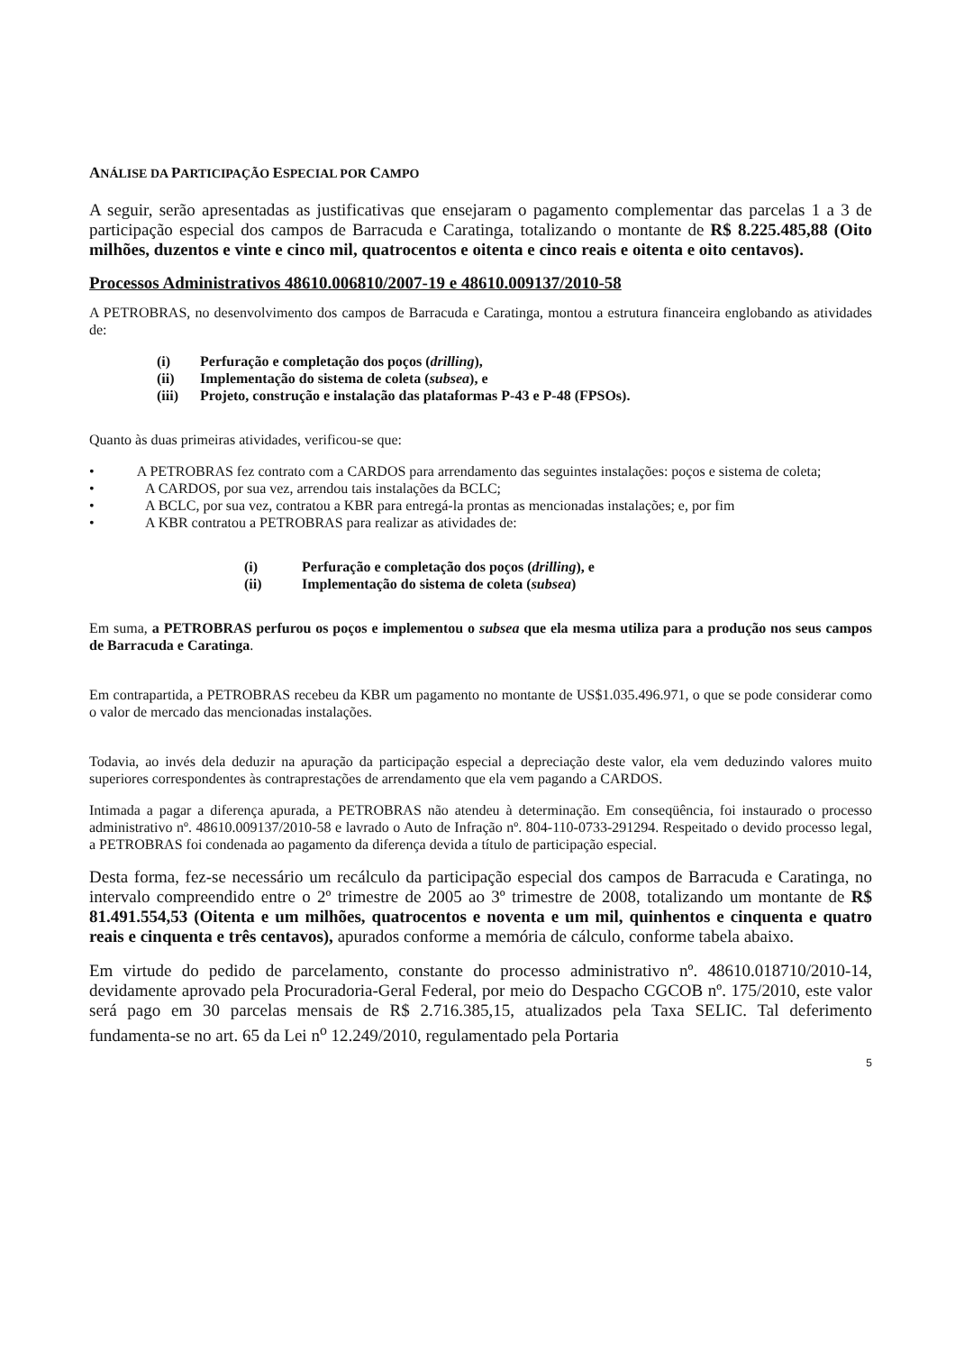ANÁLISE DA PARTICIPAÇÃO ESPECIAL POR CAMPO
A seguir, serão apresentadas as justificativas que ensejaram o pagamento complementar das parcelas 1 a 3 de participação especial dos campos de Barracuda e Caratinga, totalizando o montante de R$ 8.225.485,88 (Oito milhões, duzentos e vinte e cinco mil, quatrocentos e oitenta e cinco reais e oitenta e oito centavos).
Processos Administrativos 48610.006810/2007-19 e 48610.009137/2010-58
A PETROBRAS, no desenvolvimento dos campos de Barracuda e Caratinga, montou a estrutura financeira englobando as atividades de:
(i) Perfuração e completação dos poços (drilling),
(ii) Implementação do sistema de coleta (subsea), e
(iii) Projeto, construção e instalação das plataformas P-43 e P-48 (FPSOs).
Quanto às duas primeiras atividades, verificou-se que:
• A PETROBRAS fez contrato com a CARDOS para arrendamento das seguintes instalações: poços e sistema de coleta;
• A CARDOS, por sua vez, arrendou tais instalações da BCLC;
• A BCLC, por sua vez, contratou a KBR para entregá-la prontas as mencionadas instalações; e, por fim
• A KBR contratou a PETROBRAS para realizar as atividades de:
(i) Perfuração e completação dos poços (drilling), e
(ii) Implementação do sistema de coleta (subsea)
Em suma, a PETROBRAS perfurou os poços e implementou o subsea que ela mesma utiliza para a produção nos seus campos de Barracuda e Caratinga.
Em contrapartida, a PETROBRAS recebeu da KBR um pagamento no montante de US$1.035.496.971, o que se pode considerar como o valor de mercado das mencionadas instalações.
Todavia, ao invés dela deduzir na apuração da participação especial a depreciação deste valor, ela vem deduzindo valores muito superiores correspondentes às contraprestações de arrendamento que ela vem pagando a CARDOS.
Intimada a pagar a diferença apurada, a PETROBRAS não atendeu à determinação. Em conseqüência, foi instaurado o processo administrativo nº. 48610.009137/2010-58 e lavrado o Auto de Infração nº. 804-110-0733-291294. Respeitado o devido processo legal, a PETROBRAS foi condenada ao pagamento da diferença devida a título de participação especial.
Desta forma, fez-se necessário um recálculo da participação especial dos campos de Barracuda e Caratinga, no intervalo compreendido entre o 2º trimestre de 2005 ao 3º trimestre de 2008, totalizando um montante de R$ 81.491.554,53 (Oitenta e um milhões, quatrocentos e noventa e um mil, quinhentos e cinquenta e quatro reais e cinquenta e três centavos), apurados conforme a memória de cálculo, conforme tabela abaixo.
Em virtude do pedido de parcelamento, constante do processo administrativo nº. 48610.018710/2010-14, devidamente aprovado pela Procuradoria-Geral Federal, por meio do Despacho CGCOB nº. 175/2010, este valor será pago em 30 parcelas mensais de R$ 2.716.385,15, atualizados pela Taxa SELIC. Tal deferimento fundamenta-se no art. 65 da Lei n<sup>o</sup> 12.249/2010, regulamentado pela Portaria
5